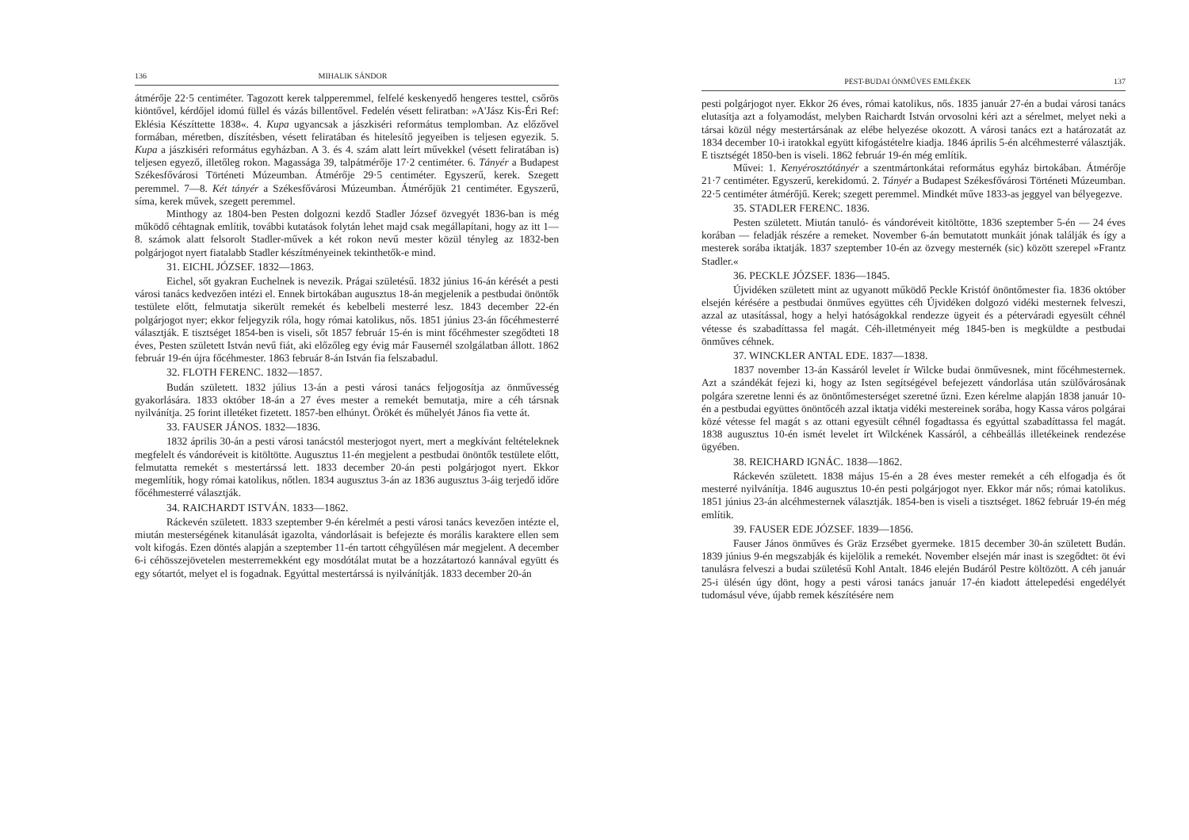136 MIHALIK SÁNDOR
átmérője 22·5 centiméter. Tagozott kerek talpperemmel, felfelé keskenyedő hengeres testtel, csőrös kiöntővel, kérdőjel idomú füllel és vázás billentővel. Fedelén vésett feliratban: »A'Jász Kis-Éri Ref: Eklésia Készíttette 1838«. 4. Kupa ugyancsak a jászkiséri református templomban. Az előzővel formában, méretben, díszítésben, vésett feliratában és hitelesítő jegyeiben is teljesen egyezik. 5. Kupa a jászkiséri református egyházban. A 3. és 4. szám alatt leírt művekkel (vésett feliratában is) teljesen egyező, illetőleg rokon. Magassága 39, talpátmérője 17·2 centiméter. 6. Tányér a Budapest Székesfővárosi Történeti Múzeumban. Átmérője 29·5 centiméter. Egyszerű, kerek. Szegett peremmel. 7—8. Két tányér a Székesfővárosi Múzeumban. Átmérőjük 21 centiméter. Egyszerű, síma, kerek művek, szegett peremmel.
Minthogy az 1804-ben Pesten dolgozni kezdő Stadler József özvegyét 1836-ban is még működő céhtagnak említik, további kutatások folytán lehet majd csak megállapítani, hogy az itt 1—8. számok alatt felsorolt Stadler-művek a két rokon nevű mester közül tényleg az 1832-ben polgárjogot nyert fiatalabb Stadler készítményeinek tekinthetők-e mind.
31. EICHL JÓZSEF. 1832—1863.
Eichel, sőt gyakran Euchelnek is nevezik. Prágai születésű. 1832 június 16-án kérését a pesti városi tanács kedvezően intézi el. Ennek birtokában augusztus 18-án megjelenik a pestbudai önöntők testülete előtt, felmutatja sikerült remekét és kebelbeli mesterré lesz. 1843 december 22-én polgárjogot nyer; ekkor feljegyzik róla, hogy római katolikus, nős. 1851 június 23-án főcéhmesterré választják. E tisztséget 1854-ben is viseli, sőt 1857 február 15-én is mint főcéhmester szegődteti 18 éves, Pesten született István nevű fiát, aki előzőleg egy évig már Fausernél szolgálatban állott. 1862 február 19-én újra főcéhmester. 1863 február 8-án István fia felszabadul.
32. FLOTH FERENC. 1832—1857.
Budán született. 1832 július 13-án a pesti városi tanács feljogosítja az önművesség gyakorlására. 1833 október 18-án a 27 éves mester a remekét bemutatja, mire a céh társnak nyilvánítja. 25 forint illetéket fizetett. 1857-ben elhúnyt. Örökét és műhelyét János fia vette át.
33. FAUSER JÁNOS. 1832—1836.
1832 április 30-án a pesti városi tanácstól mesterjogot nyert, mert a megkívánt feltételeknek megfelelt és vándoréveit is kitöltötte. Augusztus 11-én megjelent a pestbudai önöntők testülete előtt, felmutatta remekét s mestertárssá lett. 1833 december 20-án pesti polgárjogot nyert. Ekkor megemlítik, hogy római katolikus, nőtlen. 1834 augusztus 3-án az 1836 augusztus 3-áig terjedő időre főcéhmesterré választják.
34. RAICHARDT ISTVÁN. 1833—1862.
Ráckevén született. 1833 szeptember 9-én kérelmét a pesti városi tanács kevezően intézte el, miután mesterségének kitanulását igazolta, vándorlásait is befejezte és morális karaktere ellen sem volt kifogás. Ezen döntés alapján a szeptember 11-én tartott céhgyűlésen már megjelent. A december 6-i céhösszejövetelen mesterremekként egy mosdótálat mutat be a hozzátartozó kannával együtt és egy sótartót, melyet el is fogadnak. Egyúttal mestertárssá is nyilvánítják. 1833 december 20-án
PEST-BUDAI ÓNMŰVES EMLÉKEK 137
pesti polgárjogot nyer. Ekkor 26 éves, római katolikus, nős. 1835 január 27-én a budai városi tanács elutasítja azt a folyamodást, melyben Raichardt István orvosolni kéri azt a sérelmet, melyet neki a társai közül négy mestertársának az elébe helyezése okozott. A városi tanács ezt a határozatát az 1834 december 10-i iratokkal együtt kifogástételre kiadja. 1846 április 5-én alcéhmesterré választják. E tisztségét 1850-ben is viseli. 1862 február 19-én még említik.
Művei: 1. Kenyérosztótányér a szentmártonkátai református egyház birtokában. Átmérője 21·7 centiméter. Egyszerű, kerekidomú. 2. Tányér a Budapest Székesfővárosi Történeti Múzeumban. 22·5 centiméter átmérőjű. Kerek; szegett peremmel. Mindkét műve 1833-as jeggyel van bélyegezve.
35. STADLER FERENC. 1836.
Pesten született. Miután tanuló- és vándoréveit kitöltötte, 1836 szeptember 5-én — 24 éves korában — feladják részére a remeket. November 6-án bemutatott munkáit jónak találják és így a mesterek sorába iktatják. 1837 szeptember 10-én az özvegy mesternék (sic) között szerepel »Frantz Stadler.«
36. PECKLE JÓZSEF. 1836—1845.
Újvidéken született mint az ugyanott működő Peckle Kristóf önöntőmester fia. 1836 október elsején kérésére a pestbudai önműves együttes céh Újvidéken dolgozó vidéki mesternek felveszi, azzal az utasítással, hogy a helyi hatóságokkal rendezze ügyeit és a péterváradi egyesült céhnél vétesse és szabadíttassa fel magát. Céh-illetményeit még 1845-ben is megküldte a pestbudai önműves céhnek.
37. WINCKLER ANTAL EDE. 1837—1838.
1837 november 13-án Kassáról levelet ír Wilcke budai önművesnek, mint főcéhmesternek. Azt a szándékát fejezi ki, hogy az Isten segítségével befejezett vándorlása után szülővárosának polgára szeretne lenni és az önöntőmesterséget szeretné űzni. Ezen kérelme alapján 1838 január 10-én a pestbudai együttes önöntőcéh azzal iktatja vidéki mestereinek sorába, hogy Kassa város polgárai közé vétesse fel magát s az ottani egyesült céhnél fogadtassa és egyúttal szabadíttassa fel magát. 1838 augusztus 10-én ismét levelet írt Wilckének Kassáról, a céhbeállás illetékeinek rendezése ügyében.
38. REICHARD IGNÁC. 1838—1862.
Ráckevén született. 1838 május 15-én a 28 éves mester remekét a céh elfogadja és őt mesterré nyilvánítja. 1846 augusztus 10-én pesti polgárjogot nyer. Ekkor már nős; római katolikus. 1851 június 23-án alcéhmesternek választják. 1854-ben is viseli a tisztséget. 1862 február 19-én még említik.
39. FAUSER EDE JÓZSEF. 1839—1856.
Fauser János önműves és Gräz Erzsébet gyermeke. 1815 december 30-án született Budán. 1839 június 9-én megszabják és kijelölik a remekét. November elsején már inast is szegődtet: öt évi tanulásra felveszi a budai születésű Kohl Antalt. 1846 elején Budáról Pestre költözött. A céh január 25-i ülésén úgy dönt, hogy a pesti városi tanács január 17-én kiadott áttelepedési engedélyét tudomásul véve, újabb remek készítésére nem